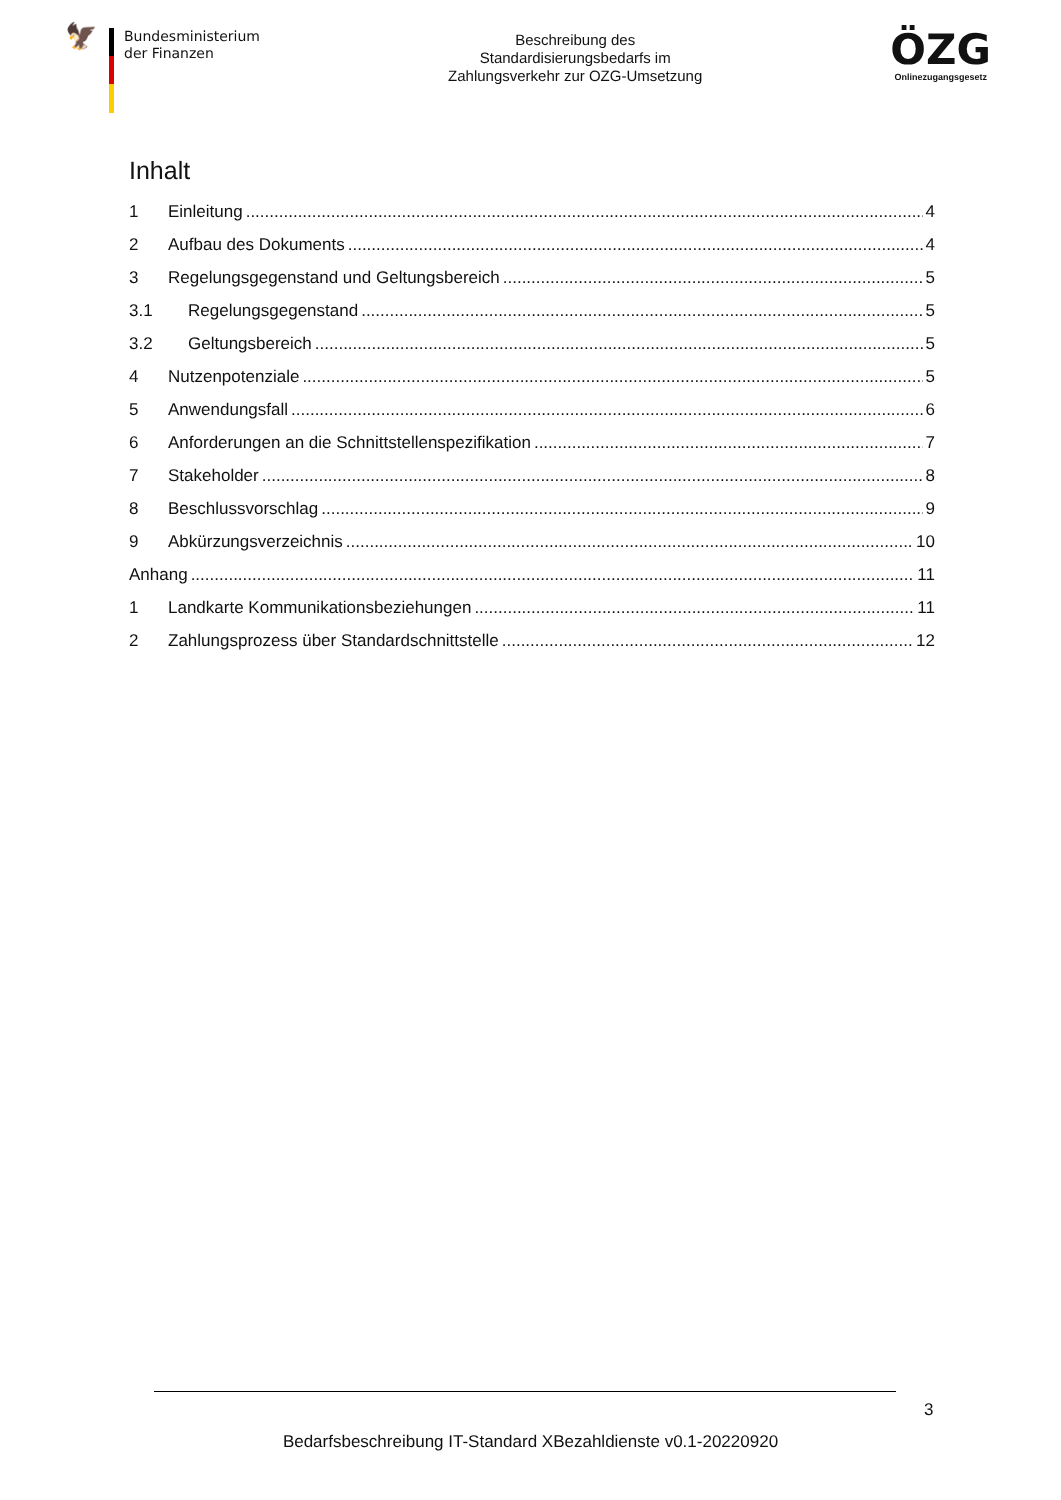🦅
Bundesministerium
der Finanzen
Beschreibung des
Standardisierungsbedarfs im
Zahlungsverkehr zur OZG-Umsetzung
ÖZG
Onlinezugangsgesetz
Inhalt
1 Einleitung 4
2 Aufbau des Dokuments 4
3 Regelungsgegenstand und Geltungsbereich 5
3.1 Regelungsgegenstand 5
3.2 Geltungsbereich 5
4 Nutzenpotenziale 5
5 Anwendungsfall 6
6 Anforderungen an die Schnittstellenspezifikation 7
7 Stakeholder 8
8 Beschlussvorschlag 9
9 Abkürzungsverzeichnis 10
Anhang 11
1 Landkarte Kommunikationsbeziehungen 11
2 Zahlungsprozess über Standardschnittstelle 12
3
Bedarfsbeschreibung IT-Standard XBezahldienste v0.1-20220920